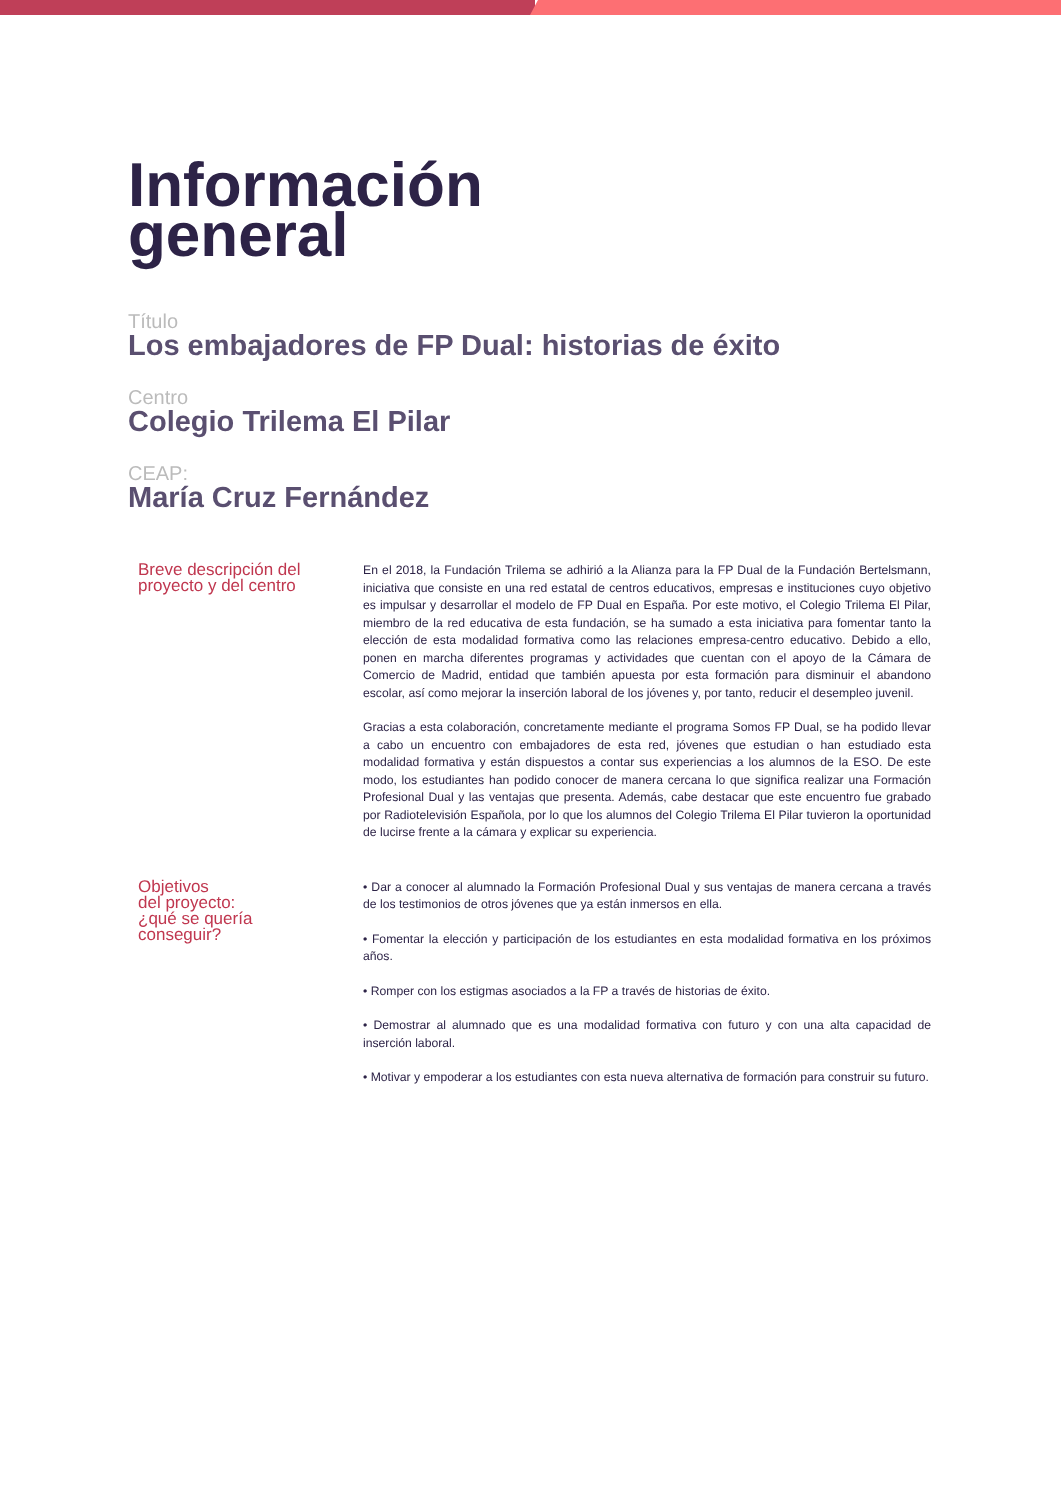Información
general
Título
Los embajadores de FP Dual: historias de éxito
Centro
Colegio Trilema El Pilar
CEAP:
María Cruz Fernández
Breve descripción del proyecto y del centro
En el 2018, la Fundación Trilema se adhirió a la Alianza para la FP Dual de la Fundación Bertelsmann, iniciativa que consiste en una red estatal de centros educativos, empresas e instituciones cuyo objetivo es impulsar y desarrollar el modelo de FP Dual en España. Por este motivo, el Colegio Trilema El Pilar, miembro de la red educativa de esta fundación, se ha sumado a esta iniciativa para fomentar tanto la elección de esta modalidad formativa como las relaciones empresa-centro educativo. Debido a ello, ponen en marcha diferentes programas y actividades que cuentan con el apoyo de la Cámara de Comercio de Madrid, entidad que también apuesta por esta formación para disminuir el abandono escolar, así como mejorar la inserción laboral de los jóvenes y, por tanto, reducir el desempleo juvenil.
Gracias a esta colaboración, concretamente mediante el programa Somos FP Dual, se ha podido llevar a cabo un encuentro con embajadores de esta red, jóvenes que estudian o han estudiado esta modalidad formativa y están dispuestos a contar sus experiencias a los alumnos de la ESO. De este modo, los estudiantes han podido conocer de manera cercana lo que significa realizar una Formación Profesional Dual y las ventajas que presenta. Además, cabe destacar que este encuentro fue grabado por Radiotelevisión Española, por lo que los alumnos del Colegio Trilema El Pilar tuvieron la oportunidad de lucirse frente a la cámara y explicar su experiencia.
Objetivos
del proyecto:
¿qué se quería
conseguir?
• Dar a conocer al alumnado la Formación Profesional Dual y sus ventajas de manera cercana a través de los testimonios de otros jóvenes que ya están inmersos en ella.
• Fomentar la elección y participación de los estudiantes en esta modalidad formativa en los próximos años.
• Romper con los estigmas asociados a la FP a través de historias de éxito.
• Demostrar al alumnado que es una modalidad formativa con futuro y con una alta capacidad de inserción laboral.
• Motivar y empoderar a los estudiantes con esta nueva alternativa de formación para construir su futuro.